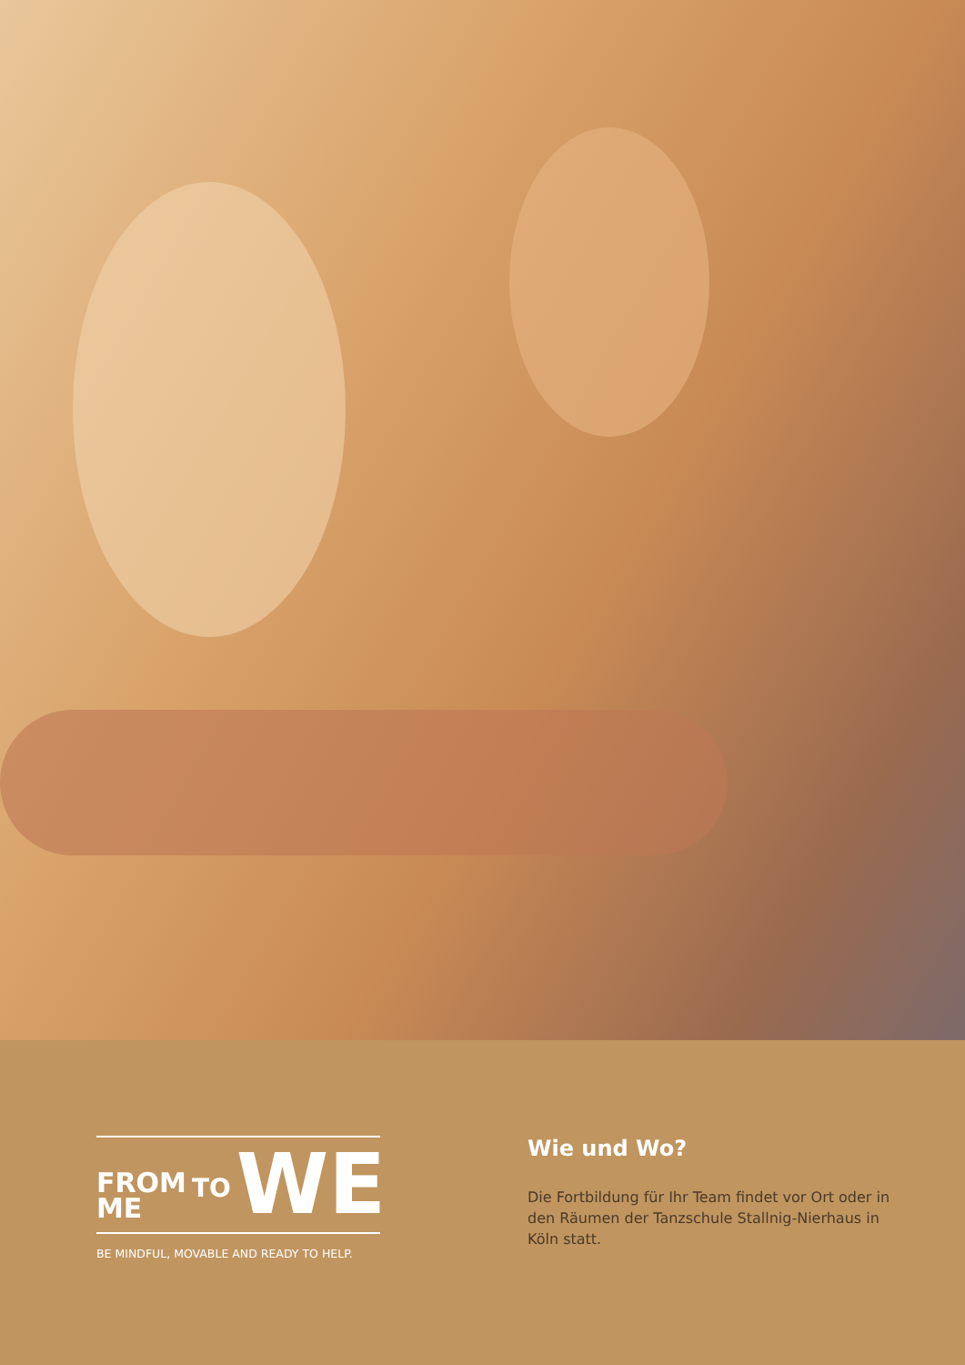FROM
ME
TO
WE
BE MINDFUL, MOVABLE AND READY TO HELP.
Wie und Wo?
Die Fortbildung für Ihr Team findet vor Ort oder in den Räumen der Tanzschule Stallnig-Nierhaus in Köln statt.